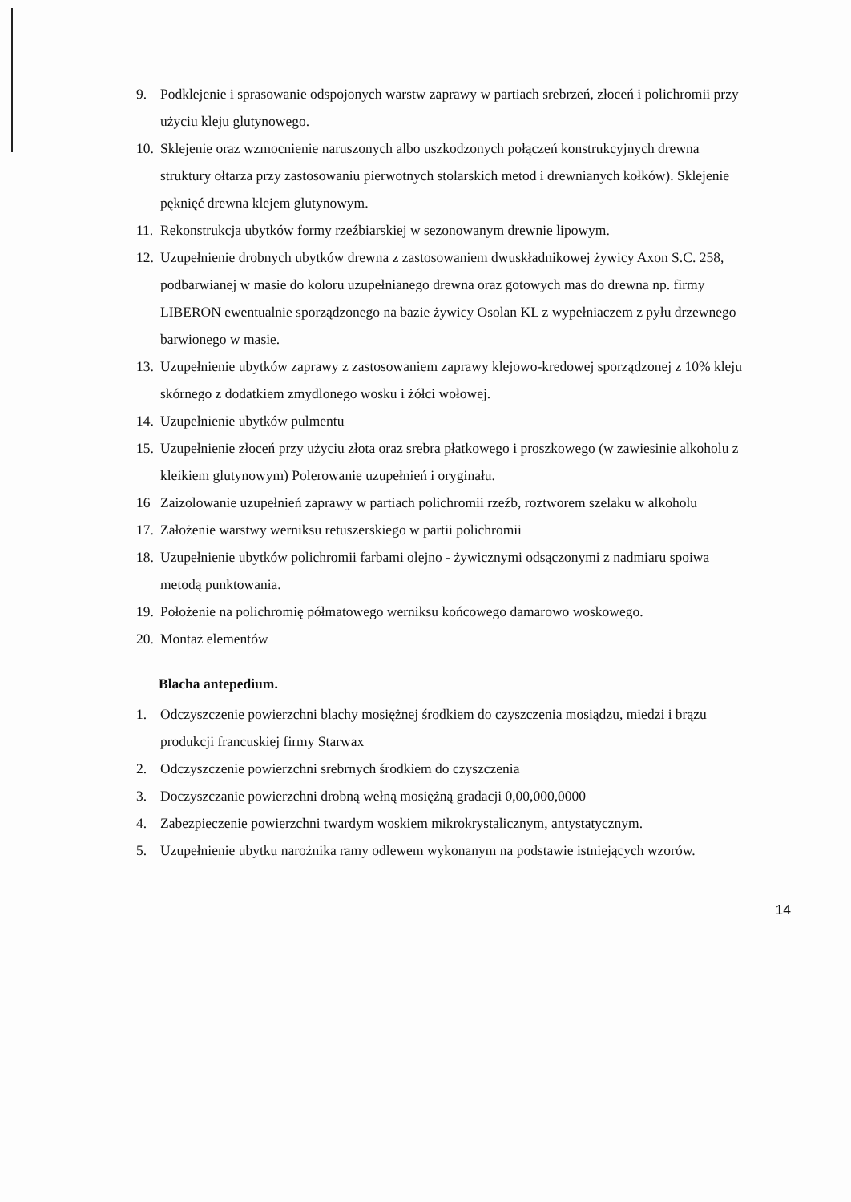9. Podklejenie i sprasowanie odspojonych warstw zaprawy w partiach srebrzeń, złoceń i polichromii przy użyciu kleju glutynowego.
10. Sklejenie oraz wzmocnienie naruszonych albo uszkodzonych połączeń konstrukcyjnych drewna struktury ołtarza przy zastosowaniu pierwotnych stolarskich metod i drewnianych kołków). Sklejenie pęknięć drewna klejem glutynowym.
11. Rekonstrukcja ubytków formy rzeźbiarskiej w sezonowanym drewnie lipowym.
12. Uzupełnienie drobnych ubytków drewna z zastosowaniem dwuskładnikowej żywicy Axon S.C. 258, podbarwianej w masie do koloru uzupełnianego drewna oraz gotowych mas do drewna np. firmy LIBERON ewentualnie sporządzonego na bazie żywicy Osolan KL z wypełniaczem z pyłu drzewnego barwionego w masie.
13. Uzupełnienie ubytków zaprawy z zastosowaniem zaprawy klejowo-kredowej sporządzonej z 10% kleju skórnego z dodatkiem zmydlonego wosku i żółci wołowej.
14. Uzupełnienie ubytków pulmentu
15. Uzupełnienie złoceń przy użyciu złota oraz srebra płatkowego i proszkowego (w zawiesinie alkoholu z kleikiem glutynowym) Polerowanie uzupełnień i oryginału.
16 Zaizolowanie uzupełnień zaprawy w partiach polichromii rzeźb, roztworem szelaku w alkoholu
17. Założenie warstwy werniksu retuszerskiego w partii polichromii
18. Uzupełnienie ubytków polichromii farbami olejno - żywicznymi odsączonymi z nadmiaru spoiwa metodą punktowania.
19. Położenie na polichromię półmatowego werniksu końcowego damarowo woskowego.
20. Montaż elementów
Blacha antepedium.
1. Odczyszczenie powierzchni blachy mosiężnej środkiem do czyszczenia mosiądzu, miedzi i brązu produkcji francuskiej firmy Starwax
2. Odczyszczenie powierzchni srebrnych środkiem do czyszczenia
3. Doczyszczanie powierzchni drobną wełną mosiężną gradacji 0,00,000,0000
4. Zabezpieczenie powierzchni twardym woskiem mikrokrystalicznym, antystatycznym.
5. Uzupełnienie ubytku narożnika ramy odlewem wykonanym na podstawie istniejących wzorów.
14